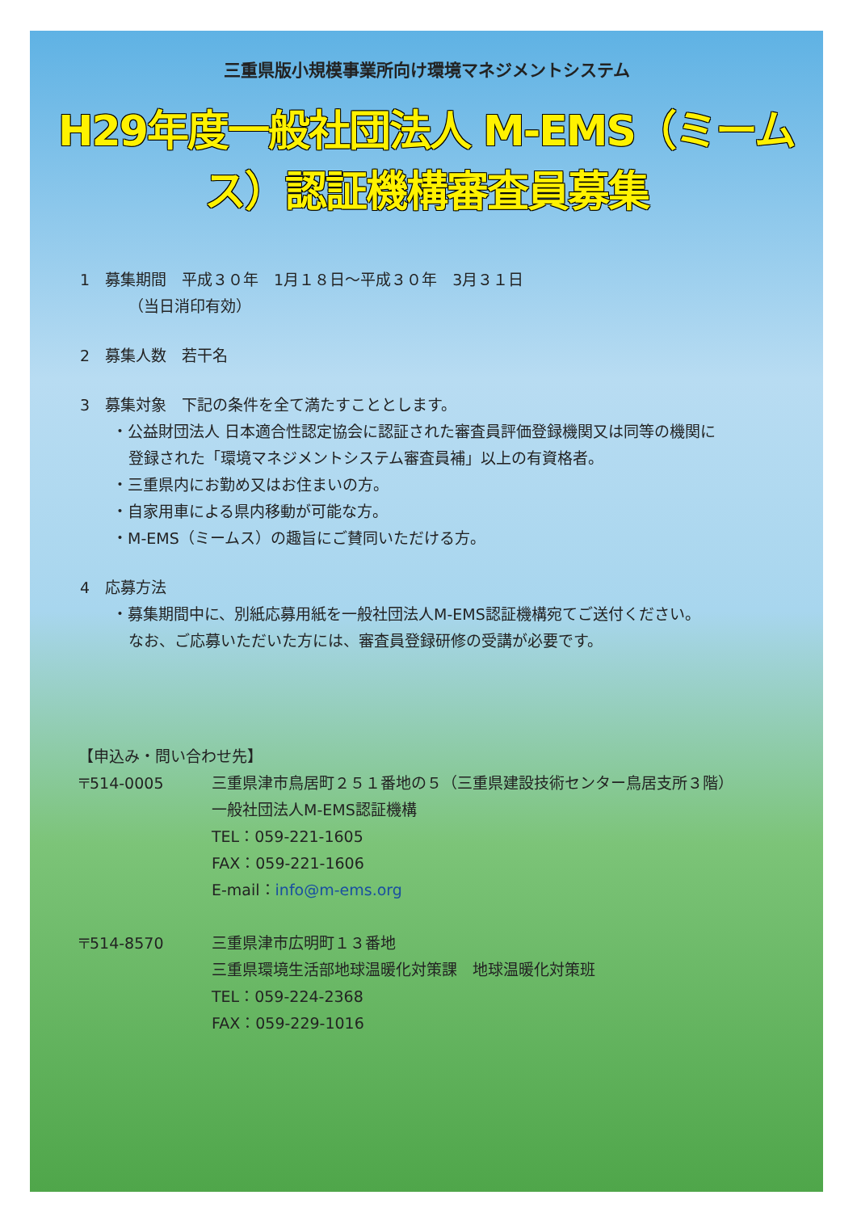三重県版小規模事業所向け環境マネジメントシステム
H29年度一般社団法人 M-EMS（ミームス）認証機構審査員募集
1　募集期間　平成３０年　1月１８日～平成３０年　3月３１日
（当日消印有効）
2　募集人数　若干名
3　募集対象　下記の条件を全て満たすこととします。
・公益財団法人 日本適合性認定協会に認証された審査員評価登録機関又は同等の機関に
登録された「環境マネジメントシステム審査員補」以上の有資格者。
・三重県内にお勤め又はお住まいの方。
・自家用車による県内移動が可能な方。
・M-EMS（ミームス）の趣旨にご賛同いただける方。
4　応募方法
・募集期間中に、別紙応募用紙を一般社団法人M-EMS認証機構宛てご送付ください。
なお、ご応募いただいた方には、審査員登録研修の受講が必要です。
【申込み・問い合わせ先】
〒514-0005 三重県津市鳥居町２５１番地の５（三重県建設技術センター鳥居支所３階）
一般社団法人M-EMS認証機構
TEL：059-221-1605
FAX：059-221-1606
E-mail：info@m-ems.org
〒514-8570 三重県津市広明町１３番地
三重県環境生活部地球温暖化対策課　地球温暖化対策班
TEL：059-224-2368
FAX：059-229-1016